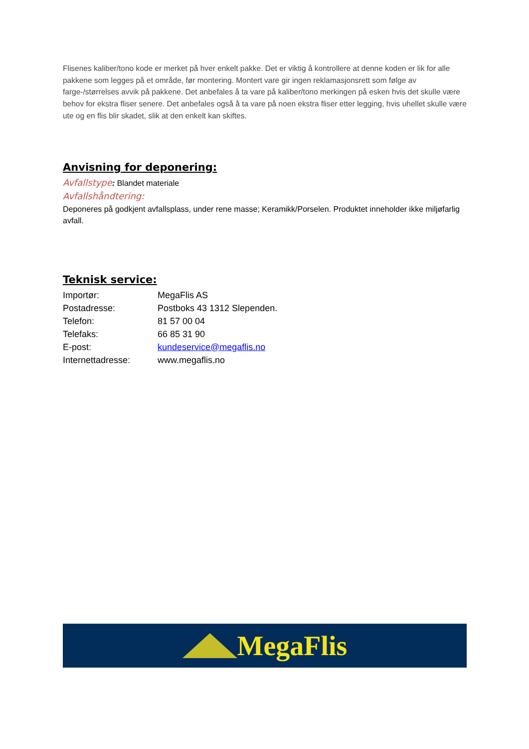Flisenes kaliber/tono kode er merket på hver enkelt pakke. Det er viktig å kontrollere at denne koden er lik for alle pakkene som legges på et område, før montering. Montert vare gir ingen reklamasjonsrett som følge av farge-/størrelses avvik på pakkene. Det anbefales å ta vare på kaliber/tono merkingen på esken hvis det skulle være behov for ekstra fliser senere. Det anbefales også å ta vare på noen ekstra fliser etter legging, hvis uhellet skulle være ute og en flis blir skadet, slik at den enkelt kan skiftes.
Anvisning for deponering:
Avfallstype: Blandet materiale
Avfallshåndtering:
Deponeres på godkjent avfallsplass, under rene masse; Keramikk/Porselen. Produktet inneholder ikke miljøfarlig avfall.
Teknisk service:
| Importør: | MegaFlis AS |
| Postadresse: | Postboks 43 1312 Slependen. |
| Telefon: | 81 57 00 04 |
| Telefaks: | 66 85 31 90 |
| E-post: | kundeservice@megaflis.no |
| Internettadresse: | www.megaflis.no |
MegaFlis